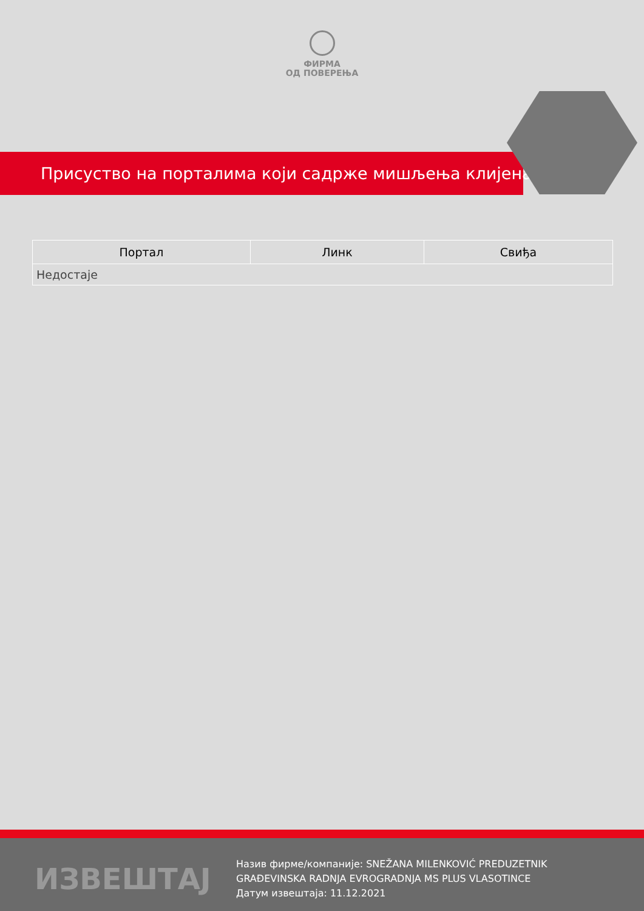ФИРМА
ОД ПОВЕРЕЊА
Присуство на порталима који садрже мишљења клијената
| Портал | Линк | Свиђа |
| --- | --- | --- |
| Недостаје | | |
ИЗВЕШТАЈ
Назив фирме/компаније: SNEŽANA MILENKOVIĆ PREDUZETNIK
GRAĐEVINSKA RADNJA EVROGRADNJA MS PLUS VLASOTINCE
Датум извештаја: 11.12.2021